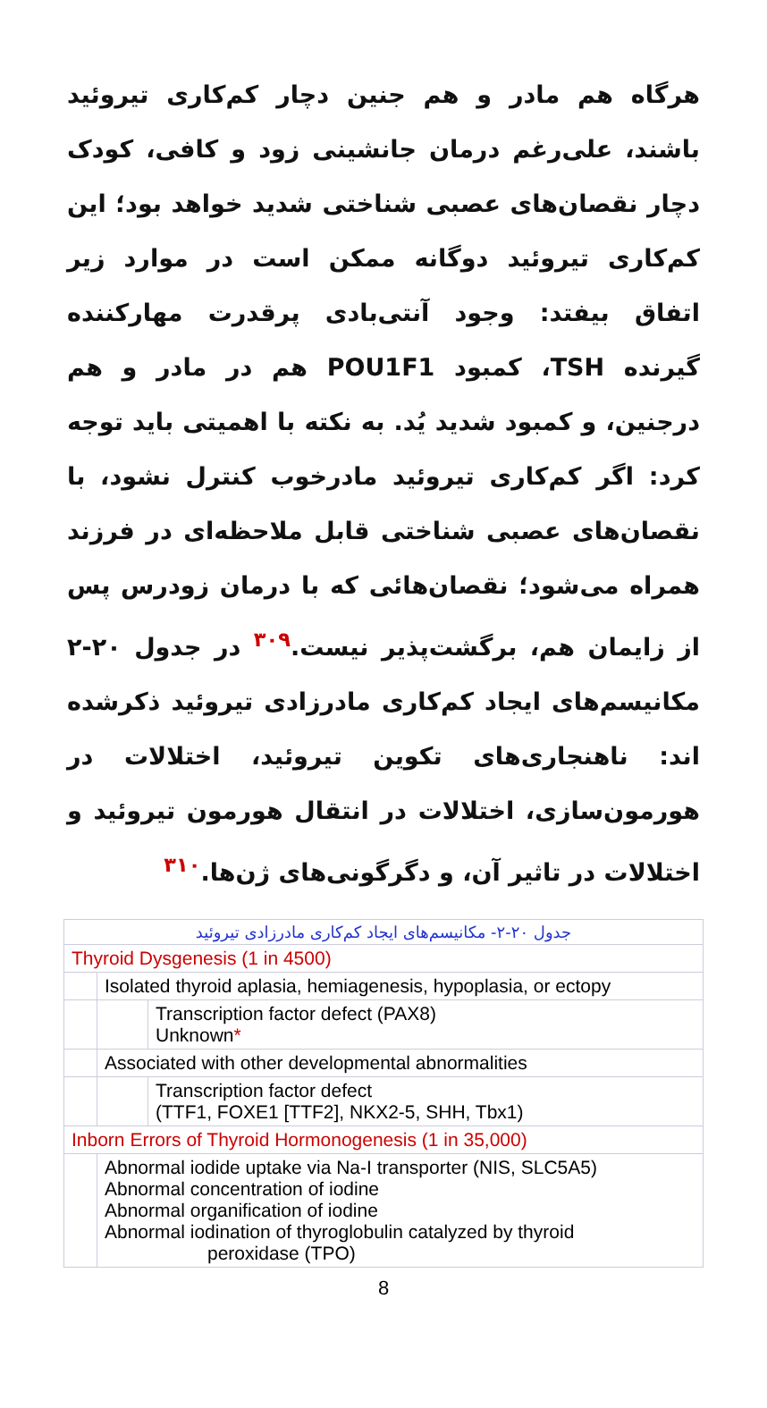هرگاه هم مادر و هم جنین دچار کم‌کاری تیروئید باشند، علی‌رغم درمان جانشینی زود و کافی، کودک دچار نقصان‌های عصبی شناختی شدید خواهد بود؛ این کم‌کاری تیروئید دوگانه ممکن است در موارد زیر اتفاق بیفتد: وجود آنتی‌بادی پرقدرت مهارکننده گیرنده TSH، کمبود POU1F1 هم در مادر و هم درجنین، و کمبود شدید یُد. به نکته با اهمیتی باید توجه کرد: اگر کم‌کاری تیروئید مادرخوب کنترل نشود، با نقصان‌های عصبی شناختی قابل ملاحظه‌ای در فرزند همراه می‌شود؛ نقصان‌هائی که با درمان زودرس پس از زایمان هم، برگشت‌پذیر نیست.<sup>۳۰۹</sup> در جدول ۲۰-۲ مکانیسم‌های ایجاد کم‌کاری مادرزادی تیروئید ذکرشده اند: ناهنجاری‌های تکوین تیروئید، اختلالات در هورمون‌سازی، اختلالات در انتقال هورمون تیروئید و اختلالات در تاثیر آن، و دگرگونی‌های ژن‌ها.<sup>۳۱۰</sup>
| جدول ۲۰-۲- مکانیسم‌های ایجاد کم‌کاری مادرزادی تیروئید | | |
| Thyroid Dysgenesis (1 in 4500) | | |
| | Isolated thyroid aplasia, hemiagenesis, hypoplasia, or ectopy | |
| | | Transcription factor defect (PAX8) Unknown * |
| | Associated with other developmental abnormalities | |
| | | Transcription factor defect (TTF1, FOXE1 [TTF2], NKX2-5, SHH, Tbx1) |
| Inborn Errors of Thyroid Hormonogenesis (1 in 35,000) | | |
| | Abnormal iodide uptake via Na-I transporter (NIS, SLC5A5) Abnormal concentration of iodine Abnormal organification of iodine Abnormal iodination of thyroglobulin catalyzed by thyroid peroxidase (TPO) | |
8